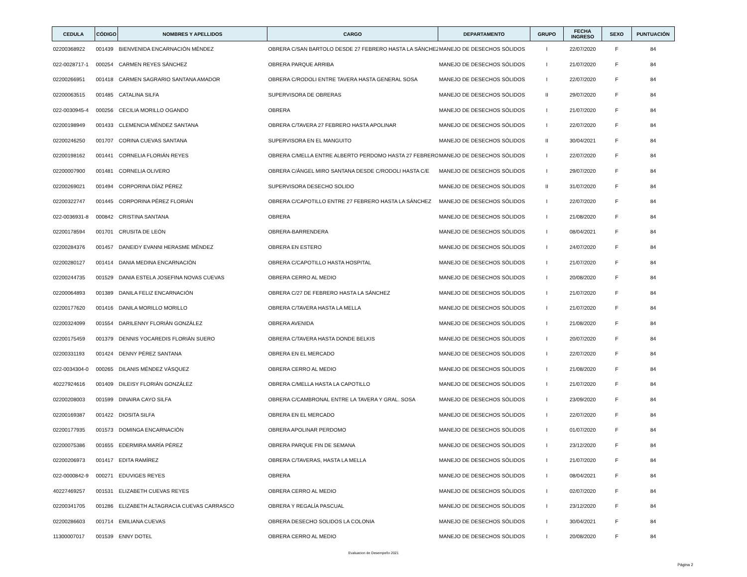| CEDULA | CÓDIGO | NOMBRES Y APELLIDOS | CARGO | DEPARTAMENTO | GRUPO | FECHA INGRESO | SEXO | PUNTUACIÓN |
| --- | --- | --- | --- | --- | --- | --- | --- | --- |
| 02200368922 | 001439 | BIENVENIDA ENCARNACIÓN MÉNDEZ | OBRERA C/SAN BARTOLO DESDE 27 FEBRERO HASTA LA SÁNCHEZ | MANEJO DE DESECHOS SÓLIDOS | I | 22/07/2020 | F | 84 |
| 022-0028717-1 | 000254 | CARMEN REYES SÁNCHEZ | OBRERA PARQUE ARRIBA | MANEJO DE DESECHOS SÓLIDOS | I | 21/07/2020 | F | 84 |
| 02200266951 | 001418 | CARMEN SAGRARIO SANTANA AMADOR | OBRERA C/RODOLI ENTRE TAVERA HASTA GENERAL SOSA | MANEJO DE DESECHOS SÓLIDOS | I | 22/07/2020 | F | 84 |
| 02200063515 | 001485 | CATALINA SILFA | SUPERVISORA DE OBRERAS | MANEJO DE DESECHOS SÓLIDOS | II | 29/07/2020 | F | 84 |
| 022-0030945-4 | 000256 | CECILIA MORILLO OGANDO | OBRERA | MANEJO DE DESECHOS SÓLIDOS | I | 21/07/2020 | F | 84 |
| 02200198949 | 001433 | CLEMENCIA MÉNDEZ SANTANA | OBRERA C/TAVERA 27 FEBRERO HASTA APOLINAR | MANEJO DE DESECHOS SÓLIDOS | I | 22/07/2020 | F | 84 |
| 02200246250 | 001707 | CORINA CUEVAS SANTANA | SUPERVISORA EN EL MANGUITO | MANEJO DE DESECHOS SÓLIDOS | II | 30/04/2021 | F | 84 |
| 02200198162 | 001441 | CORNELIA FLORIÁN REYES | OBRERA C/MELLA ENTRE ALBERTO PERDOMO HASTA 27 FEBRERO | MANEJO DE DESECHOS SÓLIDOS | I | 22/07/2020 | F | 84 |
| 02200007900 | 001481 | CORNELIA OLIVERO | OBRERA C/ÁNGEL MIRO SANTANA DESDE C/RODOLI HASTA C/E | MANEJO DE DESECHOS SÓLIDOS | I | 29/07/2020 | F | 84 |
| 02200269021 | 001494 | CORPORINA DÍAZ PÉREZ | SUPERVISORA DESECHO SOLIDO | MANEJO DE DESECHOS SÓLIDOS | II | 31/07/2020 | F | 84 |
| 02200322747 | 001445 | CORPORINA PÉREZ FLORIÁN | OBRERA C/CAPOTILLO ENTRE 27 FEBRERO HASTA LA SÁNCHEZ | MANEJO DE DESECHOS SÓLIDOS | I | 22/07/2020 | F | 84 |
| 022-0036931-8 | 000842 | CRISTINA SANTANA | OBRERA | MANEJO DE DESECHOS SÓLIDOS | I | 21/08/2020 | F | 84 |
| 02200178594 | 001701 | CRUSITA DE LEÓN | OBRERA-BARRENDERA | MANEJO DE DESECHOS SÓLIDOS | I | 08/04/2021 | F | 84 |
| 02200284376 | 001457 | DANEIDY EVANNI HERASME MÉNDEZ | OBRERA EN ESTERO | MANEJO DE DESECHOS SÓLIDOS | I | 24/07/2020 | F | 84 |
| 02200280127 | 001414 | DANIA MEDINA ENCARNACIÓN | OBRERA C/CAPOTILLO HASTA HOSPITAL | MANEJO DE DESECHOS SÓLIDOS | I | 21/07/2020 | F | 84 |
| 02200244735 | 001529 | DANIA ESTELA JOSEFINA NOVAS CUEVAS | OBRERA CERRO AL MEDIO | MANEJO DE DESECHOS SÓLIDOS | I | 20/08/2020 | F | 84 |
| 02200064893 | 001389 | DANILA FELIZ ENCARNACIÓN | OBRERA C/27 DE FEBRERO HASTA LA SÁNCHEZ | MANEJO DE DESECHOS SÓLIDOS | I | 21/07/2020 | F | 84 |
| 02200177620 | 001416 | DANILA MORILLO MORILLO | OBRERA C/TAVERA HASTA LA MELLA | MANEJO DE DESECHOS SÓLIDOS | I | 21/07/2020 | F | 84 |
| 02200324099 | 001554 | DARILENNY FLORIÁN GONZÁLEZ | OBRERA AVENIDA | MANEJO DE DESECHOS SÓLIDOS | I | 21/08/2020 | F | 84 |
| 02200175459 | 001379 | DENNIS YOCAREDIS FLORIÁN SUERO | OBRERA C/TAVERA HASTA DONDE BELKIS | MANEJO DE DESECHOS SÓLIDOS | I | 20/07/2020 | F | 84 |
| 02200331193 | 001424 | DENNY PÉREZ SANTANA | OBRERA EN EL MERCADO | MANEJO DE DESECHOS SÓLIDOS | I | 22/07/2020 | F | 84 |
| 022-0034304-0 | 000265 | DILANIS MÉNDEZ VÁSQUEZ | OBRERA CERRO AL MEDIO | MANEJO DE DESECHOS SÓLIDOS | I | 21/08/2020 | F | 84 |
| 40227924616 | 001409 | DILEISY FLORIÁN GONZÁLEZ | OBRERA C/MELLA HASTA LA CAPOTILLO | MANEJO DE DESECHOS SÓLIDOS | I | 21/07/2020 | F | 84 |
| 02200208003 | 001599 | DINAIRA CAYO SILFA | OBRERA C/CAMBRONAL ENTRE LA TAVERA Y GRAL. SOSA | MANEJO DE DESECHOS SÓLIDOS | I | 23/09/2020 | F | 84 |
| 02200169387 | 001422 | DIOSITA SILFA | OBRERA EN EL MERCADO | MANEJO DE DESECHOS SÓLIDOS | I | 22/07/2020 | F | 84 |
| 02200177935 | 001573 | DOMINGA ENCARNACIÓN | OBRERA APOLINAR PERDOMO | MANEJO DE DESECHOS SÓLIDOS | I | 01/07/2020 | F | 84 |
| 02200075386 | 001655 | EDERMIRA MARÍA PÉREZ | OBRERA PARQUE FIN DE SEMANA | MANEJO DE DESECHOS SÓLIDOS | I | 23/12/2020 | F | 84 |
| 02200206973 | 001417 | EDITA RAMÍREZ | OBRERA C/TAVERAS, HASTA LA MELLA | MANEJO DE DESECHOS SÓLIDOS | I | 21/07/2020 | F | 84 |
| 022-0000842-9 | 000271 | EDUVIGES REYES | OBRERA | MANEJO DE DESECHOS SÓLIDOS | I | 08/04/2021 | F | 84 |
| 40227469257 | 001531 | ELIZABETH CUEVAS REYES | OBRERA CERRO AL MEDIO | MANEJO DE DESECHOS SÓLIDOS | I | 02/07/2020 | F | 84 |
| 02200341705 | 001286 | ELIZABETH ALTAGRACIA CUEVAS CARRASCO | OBRERA Y REGALÍA PASCUAL | MANEJO DE DESECHOS SÓLIDOS | I | 23/12/2020 | F | 84 |
| 02200286603 | 001714 | EMILIANA CUEVAS | OBRERA DESECHO SOLIDOS LA COLONIA | MANEJO DE DESECHOS SÓLIDOS | I | 30/04/2021 | F | 84 |
| 11300007017 | 001539 | ENNY DOTEL | OBRERA CERRO AL MEDIO | MANEJO DE DESECHOS SÓLIDOS | I | 20/08/2020 | F | 84 |
Evaluacion de Desempeño 2021
Página 2